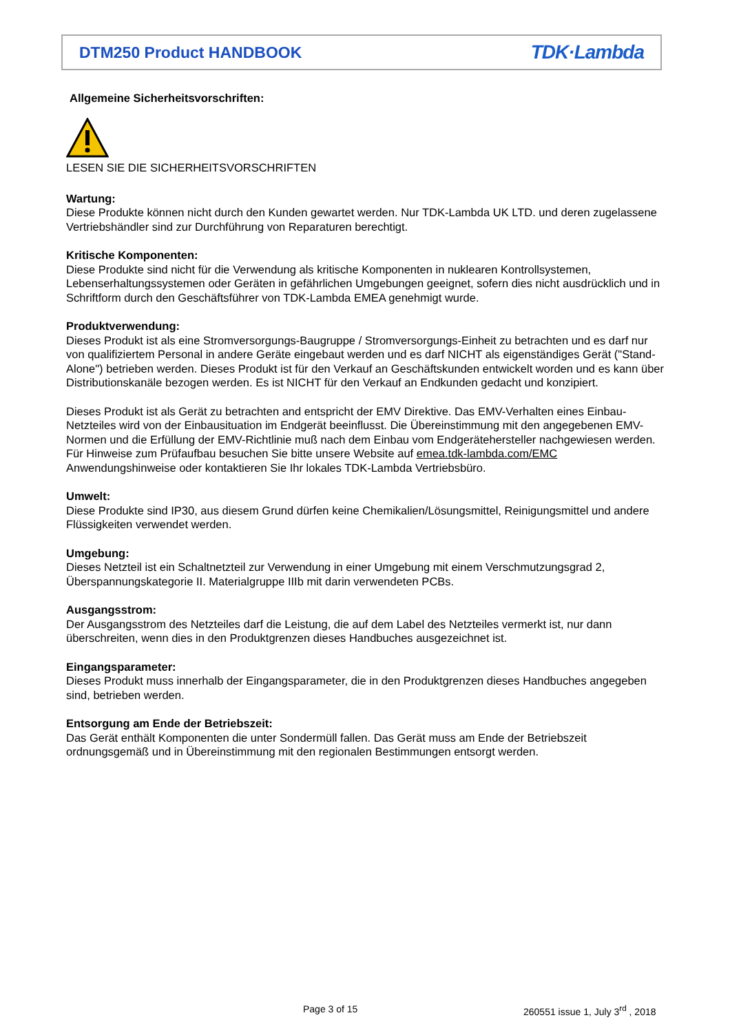DTM250 Product HANDBOOK
TDK·Lambda
Allgemeine Sicherheitsvorschriften:
LESEN SIE DIE SICHERHEITSVORSCHRIFTEN
Wartung:
Diese Produkte können nicht durch den Kunden gewartet werden. Nur TDK-Lambda UK LTD. und deren zugelassene Vertriebshändler sind zur Durchführung von Reparaturen berechtigt.
Kritische Komponenten:
Diese Produkte sind nicht für die Verwendung als kritische Komponenten in nuklearen Kontrollsystemen, Lebenserhaltungssystemen oder Geräten in gefährlichen Umgebungen geeignet, sofern dies nicht ausdrücklich und in Schriftform durch den Geschäftsführer von TDK-Lambda EMEA genehmigt wurde.
Produktverwendung:
Dieses Produkt ist als eine Stromversorgungs-Baugruppe / Stromversorgungs-Einheit zu betrachten und es darf nur von qualifiziertem Personal in andere Geräte eingebaut werden und es darf NICHT als eigenständiges Gerät ("Stand-Alone") betrieben werden. Dieses Produkt ist für den Verkauf an Geschäftskunden entwickelt worden und es kann über Distributionskanäle bezogen werden. Es ist NICHT für den Verkauf an Endkunden gedacht und konzipiert.
Dieses Produkt ist als Gerät zu betrachten and entspricht der EMV Direktive. Das EMV-Verhalten eines Einbau-Netzteiles wird von der Einbausituation im Endgerät beeinflusst. Die Übereinstimmung mit den angegebenen EMV-Normen und die Erfüllung der EMV-Richtlinie muß nach dem Einbau vom Endgerätehersteller nachgewiesen werden.
Für Hinweise zum Prüfaufbau besuchen Sie bitte unsere Website auf emea.tdk-lambda.com/EMC Anwendungshinweise oder kontaktieren Sie Ihr lokales TDK-Lambda Vertriebsbüro.
Umwelt:
Diese Produkte sind IP30, aus diesem Grund dürfen keine Chemikalien/Lösungsmittel, Reinigungsmittel und andere Flüssigkeiten verwendet werden.
Umgebung:
Dieses Netzteil ist ein Schaltnetzteil zur Verwendung in einer Umgebung mit einem Verschmutzungsgrad 2, Überspannungskategorie II. Materialgruppe IIIb mit darin verwendeten PCBs.
Ausgangsstrom:
Der Ausgangsstrom des Netzteiles darf die Leistung, die auf dem Label des Netzteiles vermerkt ist, nur dann überschreiten, wenn dies in den Produktgrenzen dieses Handbuches ausgezeichnet ist.
Eingangsparameter:
Dieses Produkt muss innerhalb der Eingangsparameter, die in den Produktgrenzen dieses Handbuches angegeben sind, betrieben werden.
Entsorgung am Ende der Betriebszeit:
Das Gerät enthält Komponenten die unter Sondermüll fallen. Das Gerät muss am Ende der Betriebszeit ordnungsgemäß und in Übereinstimmung mit den regionalen Bestimmungen entsorgt werden.
Page 3 of 15
260551 issue 1, July 3<sup>rd</sup> , 2018